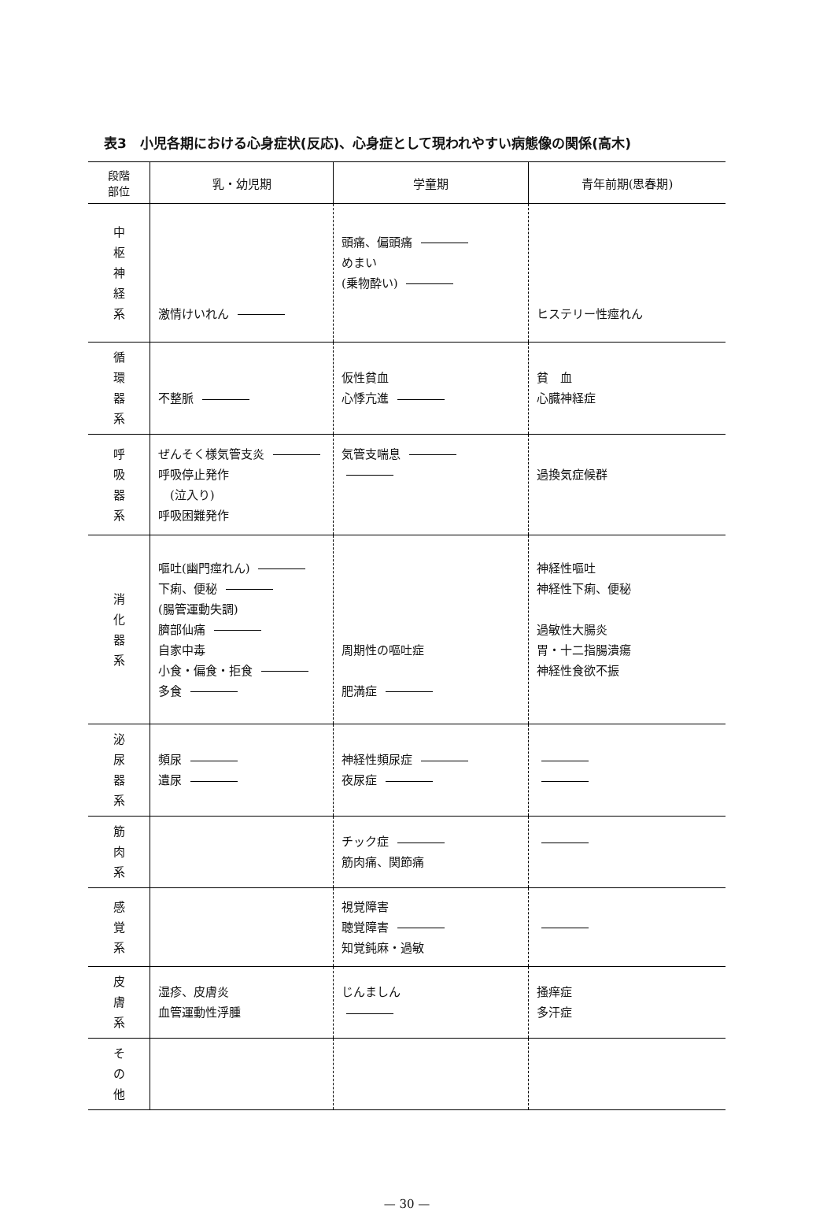表3　小児各期における心身症状(反応)、心身症として現われやすい病態像の関係(高木)
| 段階 部位 | 乳・幼児期 | 学童期 | 青年前期(思春期) |
| --- | --- | --- | --- |
| 中 枢 神 経 系 | 激情けいれん | 頭痛、偏頭痛 めまい (乗物酔い) | ヒステリー性痙れん |
| 循 環 器 系 | 不整脈 | 仮性貧血 心悸亢進 | 貧 血 心臓神経症 |
| 呼 吸 器 系 | ぜんそく様気管支炎 呼吸停止発作 (泣入り) 呼吸困難発作 | 気管支喘息 | 過換気症候群 |
| 消 化 器 系 | 嘔吐(幽門痙れん) 下痢、便秘 (腸管運動失調) 臍部仙痛 自家中毒 小食・偏食・拒食 多食 | 周期性の嘔吐症 肥満症 | 神経性嘔吐 神経性下痢、便秘 過敏性大腸炎 胃・十二指腸潰瘍 神経性食欲不振 |
| 泌 尿 器 系 | 頻尿 遺尿 | 神経性頻尿症 夜尿症 | |
| 筋 肉 系 | | チック症 筋肉痛、関節痛 | |
| 感 覚 系 | | 視覚障害 聴覚障害 知覚鈍麻・過敏 | |
| 皮 膚 系 | 湿疹、皮膚炎 血管運動性浮腫 | じんましん | 掻痒症 多汗症 |
| そ の 他 | | | |
— 30 —